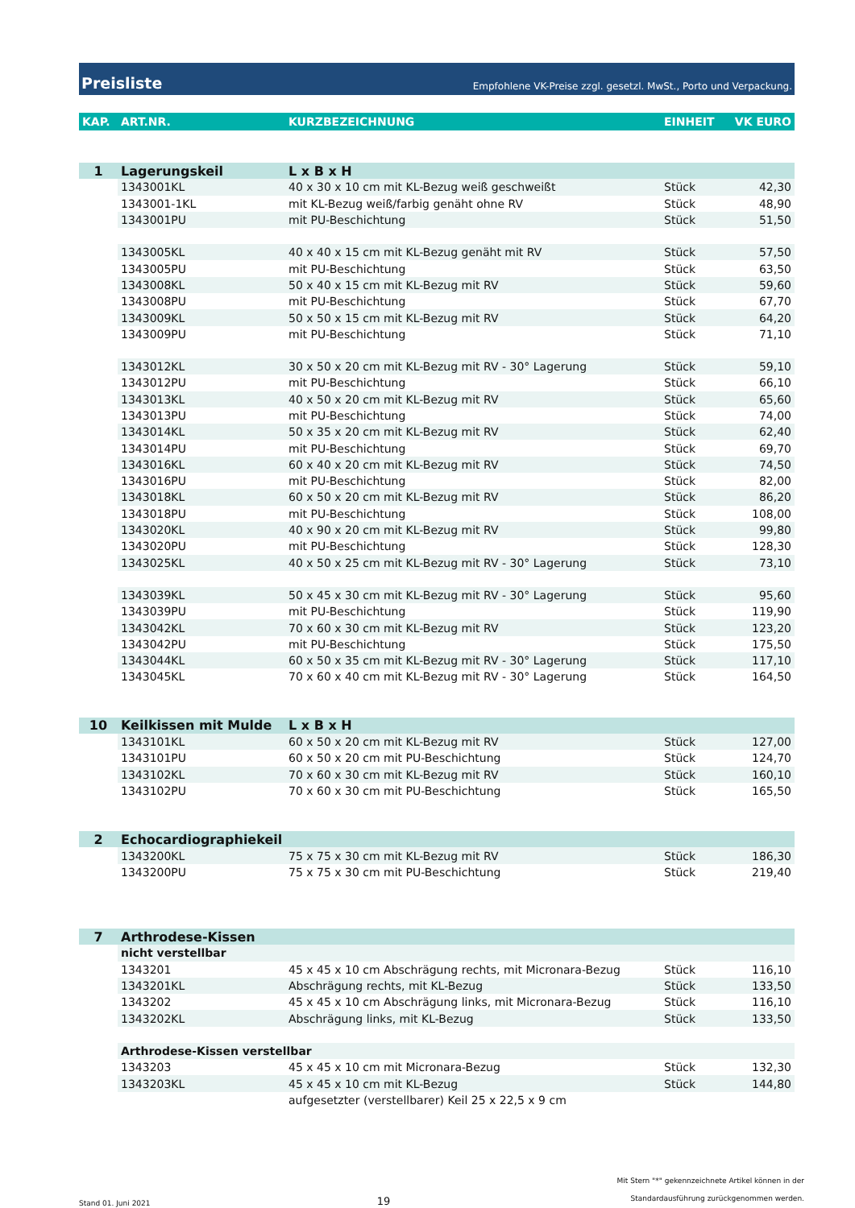Preisliste Empfohlene VK-Preise zzgl. gesetzl. MwSt., Porto und Verpackung.
| KAP. | ART.NR. | KURZBEZEICHNUNG | EINHEIT | VK EURO |
| --- | --- | --- | --- | --- |
| 1 | Lagerungskeil | L x B x H | | |
| | 1343001KL | 40 x 30 x 10 cm mit KL-Bezug weiß geschweißt | Stück | 42,30 |
| | 1343001-1KL | mit KL-Bezug weiß/farbig genäht ohne RV | Stück | 48,90 |
| | 1343001PU | mit PU-Beschichtung | Stück | 51,50 |
| | 1343005KL | 40 x 40 x 15 cm mit KL-Bezug genäht mit RV | Stück | 57,50 |
| | 1343005PU | mit PU-Beschichtung | Stück | 63,50 |
| | 1343008KL | 50 x 40 x 15 cm mit KL-Bezug mit RV | Stück | 59,60 |
| | 1343008PU | mit PU-Beschichtung | Stück | 67,70 |
| | 1343009KL | 50 x 50 x 15 cm mit KL-Bezug mit RV | Stück | 64,20 |
| | 1343009PU | mit PU-Beschichtung | Stück | 71,10 |
| | 1343012KL | 30 x 50 x 20 cm mit KL-Bezug mit RV - 30° Lagerung | Stück | 59,10 |
| | 1343012PU | mit PU-Beschichtung | Stück | 66,10 |
| | 1343013KL | 40 x 50 x 20 cm mit KL-Bezug mit RV | Stück | 65,60 |
| | 1343013PU | mit PU-Beschichtung | Stück | 74,00 |
| | 1343014KL | 50 x 35 x 20 cm mit KL-Bezug mit RV | Stück | 62,40 |
| | 1343014PU | mit PU-Beschichtung | Stück | 69,70 |
| | 1343016KL | 60 x 40 x 20 cm mit KL-Bezug mit RV | Stück | 74,50 |
| | 1343016PU | mit PU-Beschichtung | Stück | 82,00 |
| | 1343018KL | 60 x 50 x 20 cm mit KL-Bezug mit RV | Stück | 86,20 |
| | 1343018PU | mit PU-Beschichtung | Stück | 108,00 |
| | 1343020KL | 40 x 90 x 20 cm mit KL-Bezug mit RV | Stück | 99,80 |
| | 1343020PU | mit PU-Beschichtung | Stück | 128,30 |
| | 1343025KL | 40 x 50 x 25 cm mit KL-Bezug mit RV - 30° Lagerung | Stück | 73,10 |
| | 1343039KL | 50 x 45 x 30 cm mit KL-Bezug mit RV - 30° Lagerung | Stück | 95,60 |
| | 1343039PU | mit PU-Beschichtung | Stück | 119,90 |
| | 1343042KL | 70 x 60 x 30 cm mit KL-Bezug mit RV | Stück | 123,20 |
| | 1343042PU | mit PU-Beschichtung | Stück | 175,50 |
| | 1343044KL | 60 x 50 x 35 cm mit KL-Bezug mit RV - 30° Lagerung | Stück | 117,10 |
| | 1343045KL | 70 x 60 x 40 cm mit KL-Bezug mit RV - 30° Lagerung | Stück | 164,50 |
| 10 | Keilkissen mit Mulde | L x B x H | | |
| | 1343101KL | 60 x 50 x 20 cm mit KL-Bezug mit RV | Stück | 127,00 |
| | 1343101PU | 60 x 50 x 20 cm mit PU-Beschichtung | Stück | 124,70 |
| | 1343102KL | 70 x 60 x 30 cm mit KL-Bezug mit RV | Stück | 160,10 |
| | 1343102PU | 70 x 60 x 30 cm mit PU-Beschichtung | Stück | 165,50 |
| 2 | Echocardiographiekeil | | | |
| | 1343200KL | 75 x 75 x 30 cm mit KL-Bezug mit RV | Stück | 186,30 |
| | 1343200PU | 75 x 75 x 30 cm mit PU-Beschichtung | Stück | 219,40 |
| 7 | Arthrodese-Kissen | | | |
| | nicht verstellbar | | | |
| | 1343201 | 45 x 45 x 10 cm Abschrägung rechts, mit Micronara-Bezug | Stück | 116,10 |
| | 1343201KL | Abschrägung rechts, mit KL-Bezug | Stück | 133,50 |
| | 1343202 | 45 x 45 x 10 cm Abschrägung links, mit Micronara-Bezug | Stück | 116,10 |
| | 1343202KL | Abschrägung links, mit KL-Bezug | Stück | 133,50 |
| | Arthrodese-Kissen verstellbar | | | |
| | 1343203 | 45 x 45 x 10 cm mit Micronara-Bezug | Stück | 132,30 |
| | 1343203KL | 45 x 45 x 10 cm mit KL-Bezug | Stück | 144,80 |
| | | aufgesetzter (verstellbarer) Keil 25 x 22,5 x 9 cm | | |
Stand 01. Juni 2021 19 Mit Stern "*" gekennzeichnete Artikel können in der
Standardausführung zurückgenommen werden.